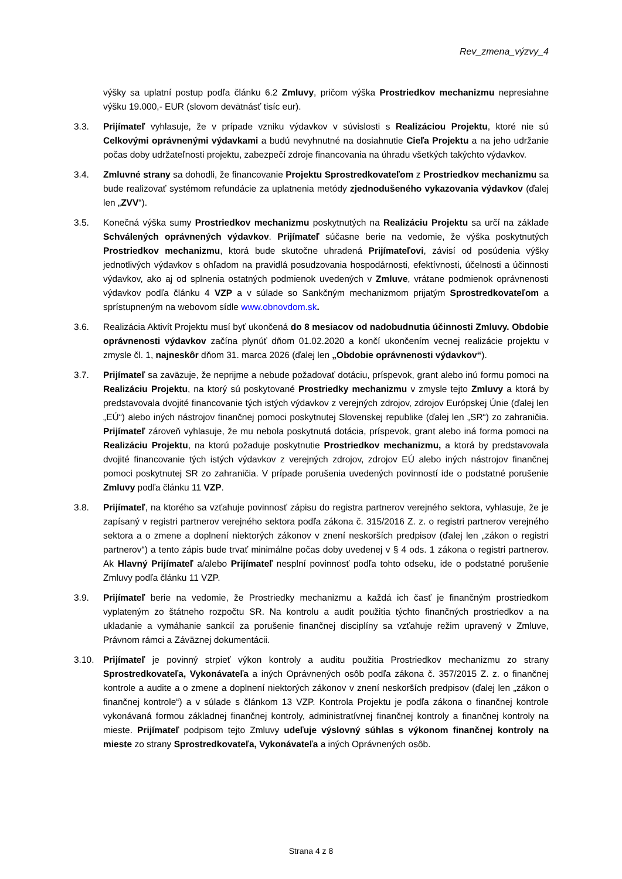Rev_zmena_výzvy_4
výšky sa uplatní postup podľa článku 6.2 Zmluvy, pričom výška Prostriedkov mechanizmu nepresiahne výšku 19.000,- EUR (slovom devätnásť tisíc eur).
3.3. Prijímateľ vyhlasuje, že v prípade vzniku výdavkov v súvislosti s Realizáciou Projektu, ktoré nie sú Celkovými oprávnenými výdavkami a budú nevyhnutné na dosiahnutie Cieľa Projektu a na jeho udržanie počas doby udržateľnosti projektu, zabezpečí zdroje financovania na úhradu všetkých takýchto výdavkov.
3.4. Zmluvné strany sa dohodli, že financovanie Projektu Sprostredkovateľom z Prostriedkov mechanizmu sa bude realizovať systémom refundácie za uplatnenia metódy zjednodušeného vykazovania výdavkov (ďalej len „ZVV“).
3.5. Konečná výška sumy Prostriedkov mechanizmu poskytnutých na Realizáciu Projektu sa určí na základe Schválených oprávnených výdavkov. Prijímateľ súčasne berie na vedomie, že výška poskytnutých Prostriedkov mechanizmu, ktorá bude skutočne uhradená Prijímateľovi, závisí od posúdenia výšky jednotlivých výdavkov s ohľadom na pravidlá posudzovania hospodárnosti, efektívnosti, účelnosti a účinnosti výdavkov, ako aj od splnenia ostatných podmienok uvedených v Zmluve, vrátane podmienok oprávnenosti výdavkov podľa článku 4 VZP a v súlade so Sankčným mechanizmom prijatým Sprostredkovateľom a sprístupneným na webovom sídle www.obnovdom.sk.
3.6. Realizácia Aktivít Projektu musí byť ukončená do 8 mesiacov od nadobudnutia účinnosti Zmluvy. Obdobie oprávnenosti výdavkov začína plynúť dňom 01.02.2020 a končí ukončením vecnej realizácie projektu v zmysle čl. 1, najneskôr dňom 31. marca 2026 (ďalej len „Obdobie oprávnenosti výdavkov“).
3.7. Prijímateľ sa zaväzuje, že neprijme a nebude požadovať dotáciu, príspevok, grant alebo inú formu pomoci na Realizáciu Projektu, na ktorý sú poskytované Prostriedky mechanizmu v zmysle tejto Zmluvy a ktorá by predstavovala dvojité financovanie tých istých výdavkov z verejných zdrojov, zdrojov Európskej Únie (ďalej len „EÚ“) alebo iných nástrojov finančnej pomoci poskytnutej Slovenskej republike (ďalej len „SR“) zo zahraničia. Prijímateľ zároveň vyhlasuje, že mu nebola poskytnutá dotácia, príspevok, grant alebo iná forma pomoci na Realizáciu Projektu, na ktorú požaduje poskytnutie Prostriedkov mechanizmu, a ktorá by predstavovala dvojité financovanie tých istých výdavkov z verejných zdrojov, zdrojov EÚ alebo iných nástrojov finančnej pomoci poskytnutej SR zo zahraničia. V prípade porušenia uvedených povinností ide o podstatné porušenie Zmluvy podľa článku 11 VZP.
3.8. Prijímateľ, na ktorého sa vzťahuje povinnosť zápisu do registra partnerov verejného sektora, vyhlasuje, že je zapísaný v registri partnerov verejného sektora podľa zákona č. 315/2016 Z. z. o registri partnerov verejného sektora a o zmene a doplnení niektorých zákonov v znení neskorších predpisov (ďalej len „zákon o registri partnerov“) a tento zápis bude trvať minimálne počas doby uvedenej v § 4 ods. 1 zákona o registri partnerov. Ak Hlavný Prijímateľ a/alebo Prijímateľ nesplní povinnosť podľa tohto odseku, ide o podstatné porušenie Zmluvy podľa článku 11 VZP.
3.9. Prijímateľ berie na vedomie, že Prostriedky mechanizmu a každá ich časť je finančným prostriedkom vyplateným zo štátneho rozpočtu SR. Na kontrolu a audit použitia týchto finančných prostriedkov a na ukladanie a vymáhanie sankcií za porušenie finančnej disciplíny sa vzťahuje režim upravený v Zmluve, Právnom rámci a Záväznej dokumentácii.
3.10. Prijímateľ je povinný strpieť výkon kontroly a auditu použitia Prostriedkov mechanizmu zo strany Sprostredkovateľa, Vykonávateľa a iných Oprávnených osôb podľa zákona č. 357/2015 Z. z. o finančnej kontrole a audite a o zmene a doplnení niektorých zákonov v znení neskorších predpisov (ďalej len „zákon o finančnej kontrole“) a v súlade s článkom 13 VZP. Kontrola Projektu je podľa zákona o finančnej kontrole vykonávaná formou základnej finančnej kontroly, administratívnej finančnej kontroly a finančnej kontroly na mieste. Prijímateľ podpisom tejto Zmluvy udeľuje výslovný súhlas s výkonom finančnej kontroly na mieste zo strany Sprostredkovateľa, Vykonávateľa a iných Oprávnených osôb.
Strana 4 z 8